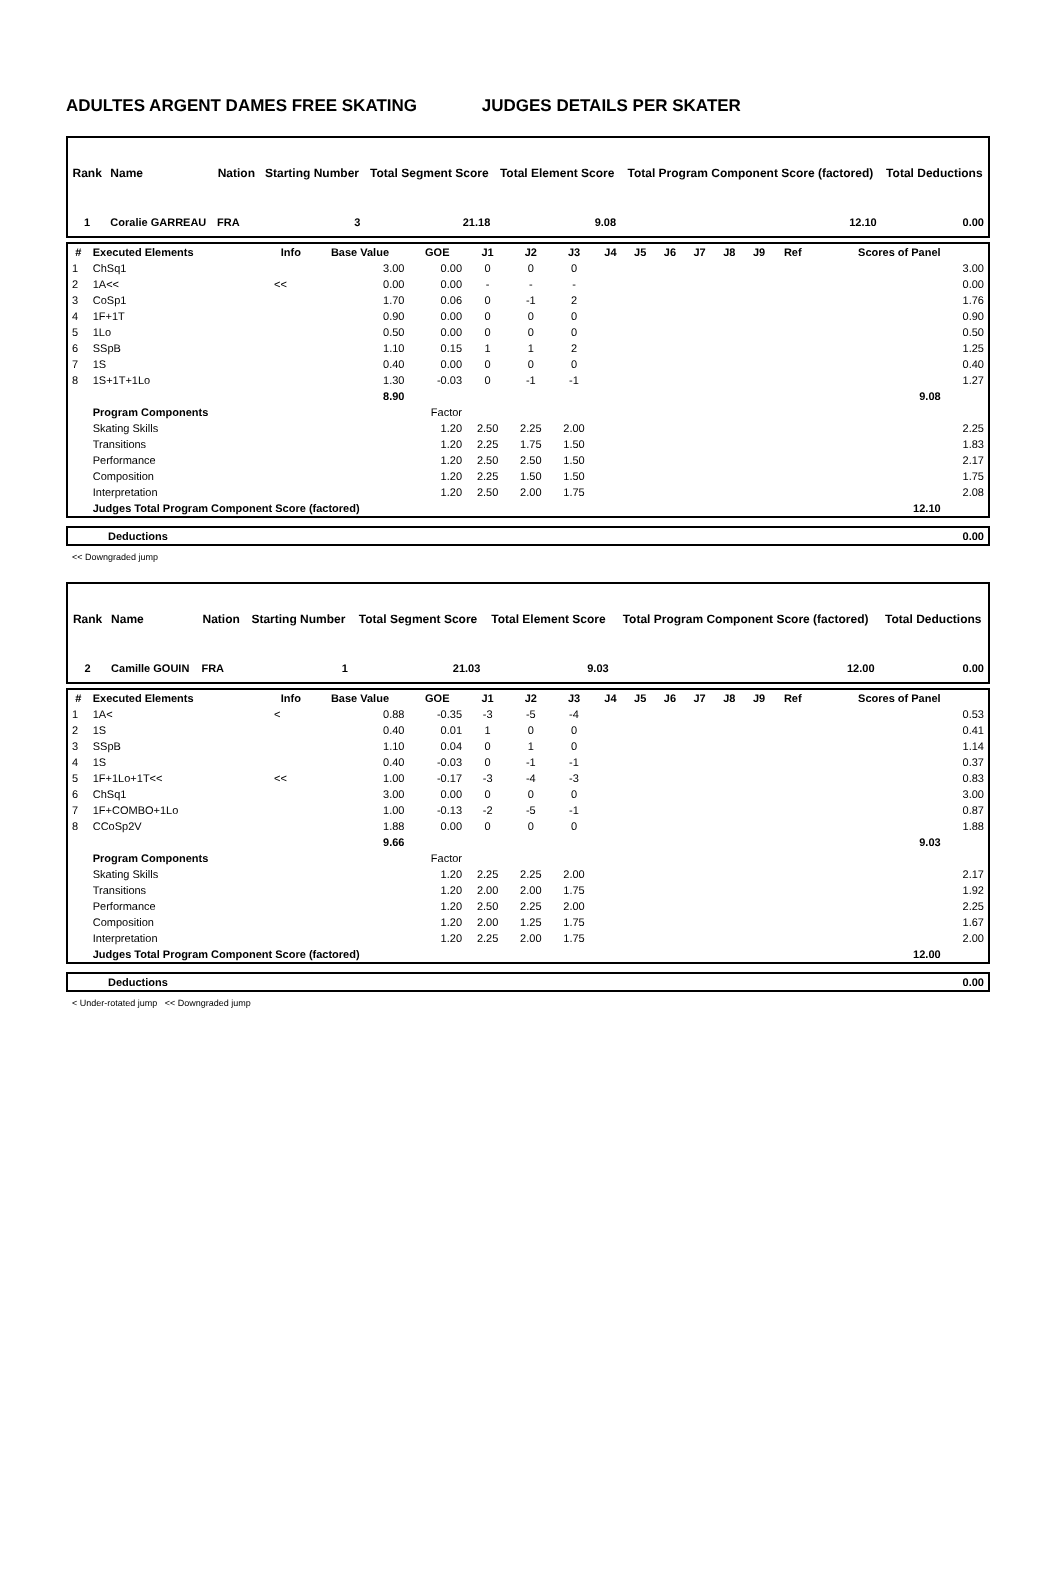ADULTES ARGENT DAMES FREE SKATING JUDGES DETAILS PER SKATER
| Rank | Name | Nation | Starting Number | Total Segment Score | Total Element Score | Total Program Component Score (factored) | Total Deductions |
| --- | --- | --- | --- | --- | --- | --- | --- |
| 1 | Coralie GARREAU | FRA | 3 | 21.18 | 9.08 | 12.10 | 0.00 |
| # | Executed Elements | Info | Base Value | GOE | J1 | J2 | J3 | J4 | J5 | J6 | J7 | J8 | J9 | Ref | Scores of Panel | |
| --- | --- | --- | --- | --- | --- | --- | --- | --- | --- | --- | --- | --- | --- | --- | --- | --- |
| 1 | ChSq1 | | 3.00 | 0.00 | 0 | 0 | 0 | | | | | | | | | 3.00 |
| 2 | 1A<< | << | 0.00 | 0.00 | - | - | - | | | | | | | | | 0.00 |
| 3 | CoSp1 | | 1.70 | 0.06 | 0 | -1 | 2 | | | | | | | | | 1.76 |
| 4 | 1F+1T | | 0.90 | 0.00 | 0 | 0 | 0 | | | | | | | | | 0.90 |
| 5 | 1Lo | | 0.50 | 0.00 | 0 | 0 | 0 | | | | | | | | | 0.50 |
| 6 | SSpB | | 1.10 | 0.15 | 1 | 1 | 2 | | | | | | | | | 1.25 |
| 7 | 1S | | 0.40 | 0.00 | 0 | 0 | 0 | | | | | | | | | 0.40 |
| 8 | 1S+1T+1Lo | | 1.30 | -0.03 | 0 | -1 | -1 | | | | | | | | | 1.27 |
| | | | 8.90 | | | | | | | | | | | | 9.08 | |
| | Program Components | | | Factor | | | | | | | | | | | | |
| | Skating Skills | | | 1.20 | 2.50 | 2.25 | 2.00 | | | | | | | | | 2.25 |
| | Transitions | | | 1.20 | 2.25 | 1.75 | 1.50 | | | | | | | | | 1.83 |
| | Performance | | | 1.20 | 2.50 | 2.50 | 1.50 | | | | | | | | | 2.17 |
| | Composition | | | 1.20 | 2.25 | 1.50 | 1.50 | | | | | | | | | 1.75 |
| | Interpretation | | | 1.20 | 2.50 | 2.00 | 1.75 | | | | | | | | | 2.08 |
| | Judges Total Program Component Score (factored) | | | | | | | | | | | | | | 12.10 | |
| Deductions | 0.00 |
<< Downgraded jump
| Rank | Name | Nation | Starting Number | Total Segment Score | Total Element Score | Total Program Component Score (factored) | Total Deductions |
| --- | --- | --- | --- | --- | --- | --- | --- |
| 2 | Camille GOUIN | FRA | 1 | 21.03 | 9.03 | 12.00 | 0.00 |
| # | Executed Elements | Info | Base Value | GOE | J1 | J2 | J3 | J4 | J5 | J6 | J7 | J8 | J9 | Ref | Scores of Panel | |
| --- | --- | --- | --- | --- | --- | --- | --- | --- | --- | --- | --- | --- | --- | --- | --- | --- |
| 1 | 1A< | < | 0.88 | -0.35 | -3 | -5 | -4 | | | | | | | | | 0.53 |
| 2 | 1S | | 0.40 | 0.01 | 1 | 0 | 0 | | | | | | | | | 0.41 |
| 3 | SSpB | | 1.10 | 0.04 | 0 | 1 | 0 | | | | | | | | | 1.14 |
| 4 | 1S | | 0.40 | -0.03 | 0 | -1 | -1 | | | | | | | | | 0.37 |
| 5 | 1F+1Lo+1T<< | << | 1.00 | -0.17 | -3 | -4 | -3 | | | | | | | | | 0.83 |
| 6 | ChSq1 | | 3.00 | 0.00 | 0 | 0 | 0 | | | | | | | | | 3.00 |
| 7 | 1F+COMBO+1Lo | | 1.00 | -0.13 | -2 | -5 | -1 | | | | | | | | | 0.87 |
| 8 | CCoSp2V | | 1.88 | 0.00 | 0 | 0 | 0 | | | | | | | | | 1.88 |
| | | | 9.66 | | | | | | | | | | | | 9.03 | |
| | Program Components | | | Factor | | | | | | | | | | | | |
| | Skating Skills | | | 1.20 | 2.25 | 2.25 | 2.00 | | | | | | | | | 2.17 |
| | Transitions | | | 1.20 | 2.00 | 2.00 | 1.75 | | | | | | | | | 1.92 |
| | Performance | | | 1.20 | 2.50 | 2.25 | 2.00 | | | | | | | | | 2.25 |
| | Composition | | | 1.20 | 2.00 | 1.25 | 1.75 | | | | | | | | | 1.67 |
| | Interpretation | | | 1.20 | 2.25 | 2.00 | 1.75 | | | | | | | | | 2.00 |
| | Judges Total Program Component Score (factored) | | | | | | | | | | | | | | 12.00 | |
| Deductions | 0.00 |
< Under-rotated jump << Downgraded jump